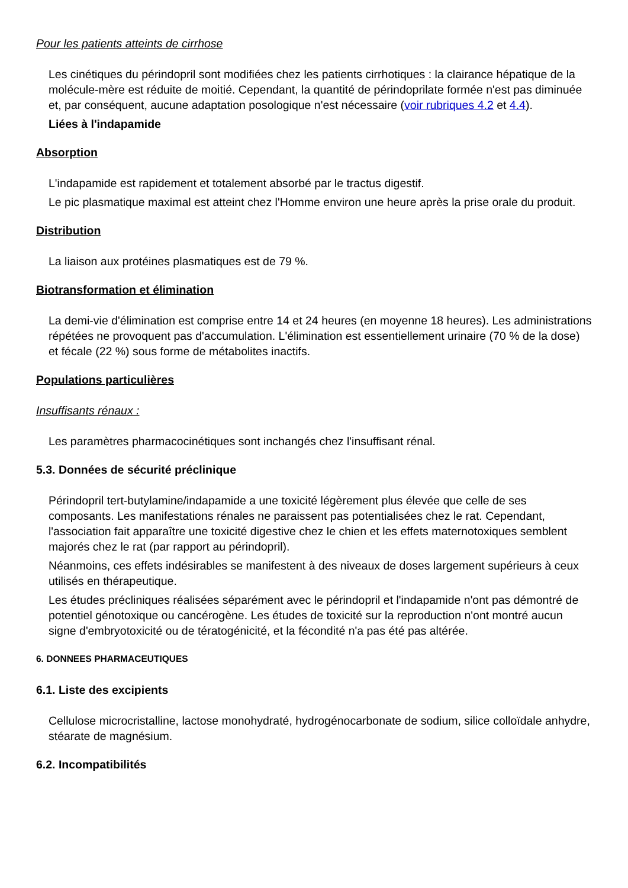Pour les patients atteints de cirrhose
Les cinétiques du périndopril sont modifiées chez les patients cirrhotiques : la clairance hépatique de la molécule-mère est réduite de moitié. Cependant, la quantité de périndoprilate formée n'est pas diminuée et, par conséquent, aucune adaptation posologique n'est nécessaire (voir rubriques 4.2 et 4.4).
Liées à l'indapamide
Absorption
L'indapamide est rapidement et totalement absorbé par le tractus digestif.
Le pic plasmatique maximal est atteint chez l'Homme environ une heure après la prise orale du produit.
Distribution
La liaison aux protéines plasmatiques est de 79 %.
Biotransformation et élimination
La demi-vie d'élimination est comprise entre 14 et 24 heures (en moyenne 18 heures). Les administrations répétées ne provoquent pas d'accumulation. L'élimination est essentiellement urinaire (70 % de la dose) et fécale (22 %) sous forme de métabolites inactifs.
Populations particulières
Insuffisants rénaux :
Les paramètres pharmacocinétiques sont inchangés chez l'insuffisant rénal.
5.3. Données de sécurité préclinique
Périndopril tert-butylamine/indapamide a une toxicité légèrement plus élevée que celle de ses composants. Les manifestations rénales ne paraissent pas potentialisées chez le rat. Cependant, l'association fait apparaître une toxicité digestive chez le chien et les effets maternotoxiques semblent majorés chez le rat (par rapport au périndopril).
Néanmoins, ces effets indésirables se manifestent à des niveaux de doses largement supérieurs à ceux utilisés en thérapeutique.
Les études précliniques réalisées séparément avec le périndopril et l'indapamide n'ont pas démontré de potentiel génotoxique ou cancérogène. Les études de toxicité sur la reproduction n'ont montré aucun signe d'embryotoxicité ou de tératogénicité, et la fécondité n'a pas été pas altérée.
6. DONNEES PHARMACEUTIQUES
6.1. Liste des excipients
Cellulose microcristalline, lactose monohydraté, hydrogénocarbonate de sodium, silice colloïdale anhydre, stéarate de magnésium.
6.2. Incompatibilités